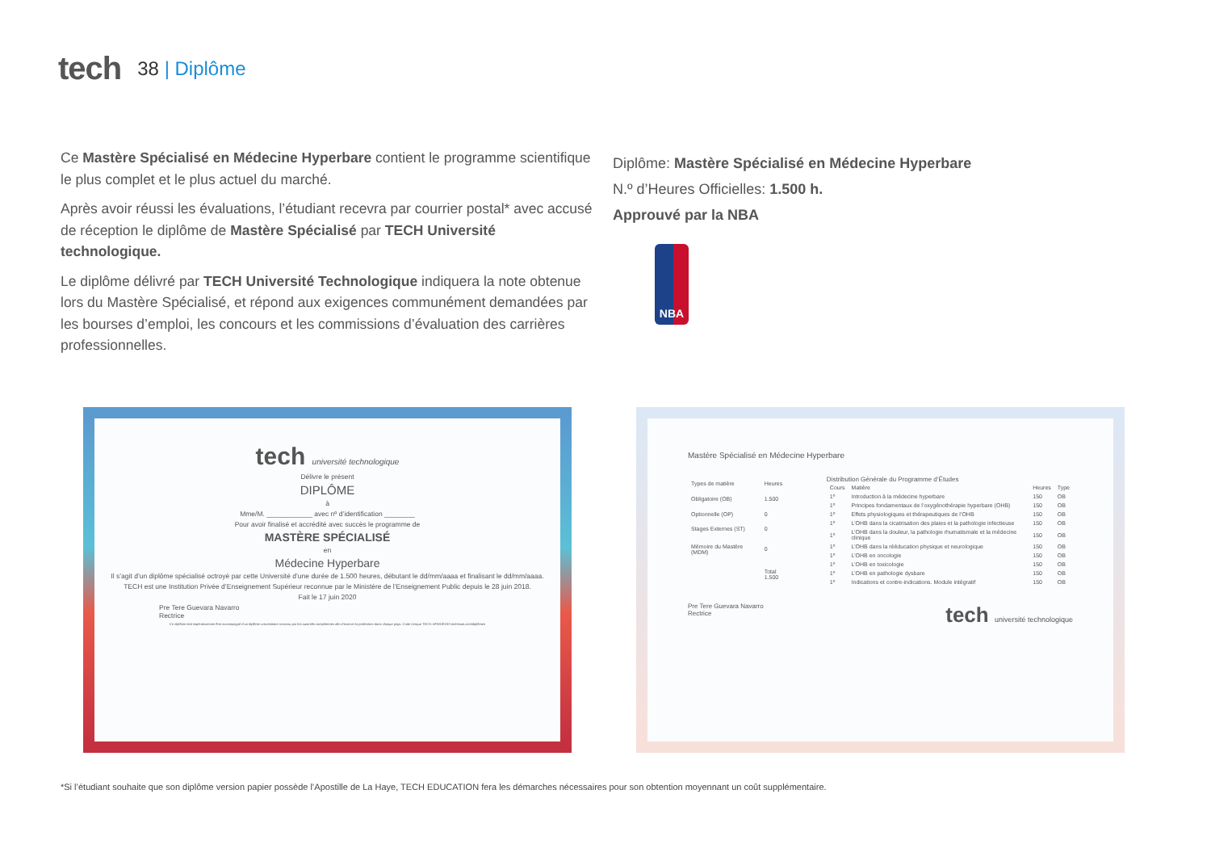tech
38 | Diplôme
Ce Mastère Spécialisé en Médecine Hyperbare contient le programme scientifique le plus complet et le plus actuel du marché.
Après avoir réussi les évaluations, l’étudiant recevra par courrier postal* avec accusé de réception le diplôme de Mastère Spécialisé par TECH Université technologique.
Le diplôme délivré par TECH Université Technologique indiquera la note obtenue lors du Mastère Spécialisé, et répond aux exigences communément demandées par les bourses d’emploi, les concours et les commissions d’évaluation des carrières professionnelles.
Diplôme: Mastère Spécialisé en Médecine Hyperbare
N.º d’Heures Officielles: 1.500 h.
Approuvé par la NBA
NBA
tech université technologique
Délivre le présent
DIPLÔME
à
Mme/M. ____________ avec nº d’identification ________
Pour avoir finalisé et accrédité avec succès le programme de
MASTÈRE SPÉCIALISÉ
en
Médecine Hyperbare
Il s’agit d’un diplôme spécialisé octroyé par cette Université d’une durée de 1.500 heures, débutant le dd/mm/aaaa et finalisant le dd/mm/aaaa.
TECH est une Institution Privée d’Enseignement Supérieur reconnue par le Ministère de l’Enseignement Public depuis le 28 juin 2018.
Fait le 17 juin 2020
Pre Tere Guevara Navarro
Rectrice
Ce diplôme doit impérativement être accompagné d’un diplôme universitaire reconnu par les autorités compétentes afin d’exercer la profession dans chaque pays. Code Unique TECH: AFWOR23S techtitute.com/diplômes
Mastère Spécialisé en Médecine Hyperbare
| Types de matière | Heures |
| --- | --- |
| Obligatoire (OB) | 1.500 |
| Optionnelle (OP) | 0 |
| Stages Externes (ST) | 0 |
| Mémoire du Mastère (MDM) | 0 |
| | Total 1.500 |
Distribution Générale du Programme d’Études
| Cours | Matière | Heures | Type |
| --- | --- | --- | --- |
| 1º | Introduction à la médecine hyperbare | 150 | OB |
| 1º | Principes fondamentaux de l’oxygénothérapie hyperbare (OHB) | 150 | OB |
| 1º | Effets physiologiques et thérapeutiques de l’OHB | 150 | OB |
| 1º | L’OHB dans la cicatrisation des plaies et la pathologie infectieuse | 150 | OB |
| 1º | L’OHB dans la douleur, la pathologie rhumatismale et la médecine clinique | 150 | OB |
| 1º | L’OHB dans la rééducation physique et neurologique | 150 | OB |
| 1º | L’OHB en oncologie | 150 | OB |
| 1º | L’OHB en toxicologie | 150 | OB |
| 1º | L’OHB en pathologie dysbare | 150 | OB |
| 1º | Indications et contre-indications. Module intégratif | 150 | OB |
Pre Tere Guevara Navarro
Rectrice tech université technologique
*Si l’étudiant souhaite que son diplôme version papier possède l’Apostille de La Haye, TECH EDUCATION fera les démarches nécessaires pour son obtention moyennant un coût supplémentaire.